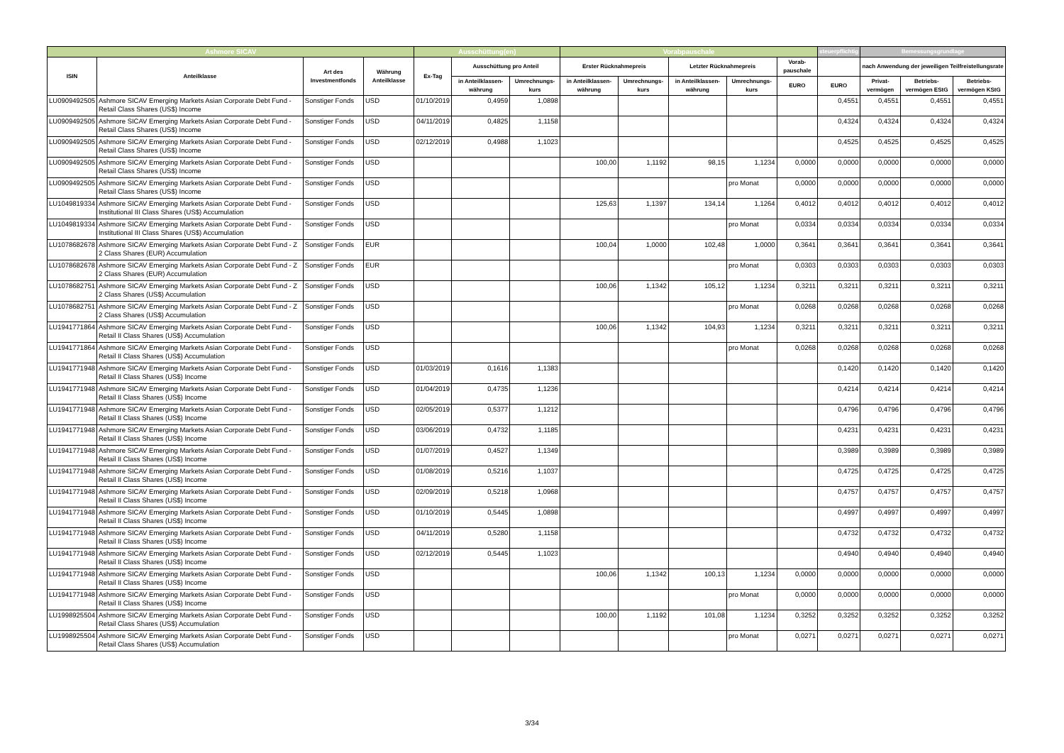| Ashmore SICAV | | | | Ausschüttung(en) | | | Vorabpauschale | | | | | steuerpflichtig | Bemessungsgrundlage | | |
| --- | --- | --- | --- | --- | --- | --- | --- | --- | --- | --- | --- | --- | --- | --- | --- |
| ISIN | Anteilklasse | Art des Investmentfonds | Währung Anteilklasse | Ex-Tag | Ausschüttung pro Anteil | | Erster Rücknahmepreis | | Letzter Rücknahmepreis | | Vorab-pauschale | | nach Anwendung der jeweiligen Teilfreistellungsrate | | |
| | | | | | in Anteilklassen-währung | Umrechnungs-kurs | in Anteilklassen-währung | Umrechnungs-kurs | in Anteilklassen-währung | Umrechnungs-kurs | EURO | EURO | Privat-vermögen | Betriebs-vermögen EStG | Betriebs-vermögen KStG |
| LU0909492505 | Ashmore SICAV Emerging Markets Asian Corporate Debt Fund - Retail Class Shares (US$) Income | Sonstiger Fonds | USD | 01/10/2019 | 0,4959 | 1,0898 | | | | | | 0,4551 | 0,4551 | 0,4551 | 0,4551 |
| LU0909492505 | Ashmore SICAV Emerging Markets Asian Corporate Debt Fund - Retail Class Shares (US$) Income | Sonstiger Fonds | USD | 04/11/2019 | 0,4825 | 1,1158 | | | | | | 0,4324 | 0,4324 | 0,4324 | 0,4324 |
| LU0909492505 | Ashmore SICAV Emerging Markets Asian Corporate Debt Fund - Retail Class Shares (US$) Income | Sonstiger Fonds | USD | 02/12/2019 | 0,4988 | 1,1023 | | | | | | 0,4525 | 0,4525 | 0,4525 | 0,4525 |
| LU0909492505 | Ashmore SICAV Emerging Markets Asian Corporate Debt Fund - Retail Class Shares (US$) Income | Sonstiger Fonds | USD | | | | 100,00 | 1,1192 | 98,15 | 1,1234 | 0,0000 | 0,0000 | 0,0000 | 0,0000 | 0,0000 |
| LU0909492505 | Ashmore SICAV Emerging Markets Asian Corporate Debt Fund - Retail Class Shares (US$) Income | Sonstiger Fonds | USD | | | | | | | pro Monat | 0,0000 | 0,0000 | 0,0000 | 0,0000 | 0,0000 |
| LU1049819334 | Ashmore SICAV Emerging Markets Asian Corporate Debt Fund - Institutional III Class Shares (US$) Accumulation | Sonstiger Fonds | USD | | | | 125,63 | 1,1397 | 134,14 | 1,1264 | 0,4012 | 0,4012 | 0,4012 | 0,4012 | 0,4012 |
| LU1049819334 | Ashmore SICAV Emerging Markets Asian Corporate Debt Fund - Institutional III Class Shares (US$) Accumulation | Sonstiger Fonds | USD | | | | | | | pro Monat | 0,0334 | 0,0334 | 0,0334 | 0,0334 | 0,0334 |
| LU1078682678 | Ashmore SICAV Emerging Markets Asian Corporate Debt Fund - Z 2 Class Shares (EUR) Accumulation | Sonstiger Fonds | EUR | | | | 100,04 | 1,0000 | 102,48 | 1,0000 | 0,3641 | 0,3641 | 0,3641 | 0,3641 | 0,3641 |
| LU1078682678 | Ashmore SICAV Emerging Markets Asian Corporate Debt Fund - Z 2 Class Shares (EUR) Accumulation | Sonstiger Fonds | EUR | | | | | | | pro Monat | 0,0303 | 0,0303 | 0,0303 | 0,0303 | 0,0303 |
| LU1078682751 | Ashmore SICAV Emerging Markets Asian Corporate Debt Fund - Z 2 Class Shares (US$) Accumulation | Sonstiger Fonds | USD | | | | 100,06 | 1,1342 | 105,12 | 1,1234 | 0,3211 | 0,3211 | 0,3211 | 0,3211 | 0,3211 |
| LU1078682751 | Ashmore SICAV Emerging Markets Asian Corporate Debt Fund - Z 2 Class Shares (US$) Accumulation | Sonstiger Fonds | USD | | | | | | | pro Monat | 0,0268 | 0,0268 | 0,0268 | 0,0268 | 0,0268 |
| LU1941771864 | Ashmore SICAV Emerging Markets Asian Corporate Debt Fund - Retail II Class Shares (US$) Accumulation | Sonstiger Fonds | USD | | | | 100,06 | 1,1342 | 104,93 | 1,1234 | 0,3211 | 0,3211 | 0,3211 | 0,3211 | 0,3211 |
| LU1941771864 | Ashmore SICAV Emerging Markets Asian Corporate Debt Fund - Retail II Class Shares (US$) Accumulation | Sonstiger Fonds | USD | | | | | | | pro Monat | 0,0268 | 0,0268 | 0,0268 | 0,0268 | 0,0268 |
| LU1941771948 | Ashmore SICAV Emerging Markets Asian Corporate Debt Fund - Retail II Class Shares (US$) Income | Sonstiger Fonds | USD | 01/03/2019 | 0,1616 | 1,1383 | | | | | | 0,1420 | 0,1420 | 0,1420 | 0,1420 |
| LU1941771948 | Ashmore SICAV Emerging Markets Asian Corporate Debt Fund - Retail II Class Shares (US$) Income | Sonstiger Fonds | USD | 01/04/2019 | 0,4735 | 1,1236 | | | | | | 0,4214 | 0,4214 | 0,4214 | 0,4214 |
| LU1941771948 | Ashmore SICAV Emerging Markets Asian Corporate Debt Fund - Retail II Class Shares (US$) Income | Sonstiger Fonds | USD | 02/05/2019 | 0,5377 | 1,1212 | | | | | | 0,4796 | 0,4796 | 0,4796 | 0,4796 |
| LU1941771948 | Ashmore SICAV Emerging Markets Asian Corporate Debt Fund - Retail II Class Shares (US$) Income | Sonstiger Fonds | USD | 03/06/2019 | 0,4732 | 1,1185 | | | | | | 0,4231 | 0,4231 | 0,4231 | 0,4231 |
| LU1941771948 | Ashmore SICAV Emerging Markets Asian Corporate Debt Fund - Retail II Class Shares (US$) Income | Sonstiger Fonds | USD | 01/07/2019 | 0,4527 | 1,1349 | | | | | | 0,3989 | 0,3989 | 0,3989 | 0,3989 |
| LU1941771948 | Ashmore SICAV Emerging Markets Asian Corporate Debt Fund - Retail II Class Shares (US$) Income | Sonstiger Fonds | USD | 01/08/2019 | 0,5216 | 1,1037 | | | | | | 0,4725 | 0,4725 | 0,4725 | 0,4725 |
| LU1941771948 | Ashmore SICAV Emerging Markets Asian Corporate Debt Fund - Retail II Class Shares (US$) Income | Sonstiger Fonds | USD | 02/09/2019 | 0,5218 | 1,0968 | | | | | | 0,4757 | 0,4757 | 0,4757 | 0,4757 |
| LU1941771948 | Ashmore SICAV Emerging Markets Asian Corporate Debt Fund - Retail II Class Shares (US$) Income | Sonstiger Fonds | USD | 01/10/2019 | 0,5445 | 1,0898 | | | | | | 0,4997 | 0,4997 | 0,4997 | 0,4997 |
| LU1941771948 | Ashmore SICAV Emerging Markets Asian Corporate Debt Fund - Retail II Class Shares (US$) Income | Sonstiger Fonds | USD | 04/11/2019 | 0,5280 | 1,1158 | | | | | | 0,4732 | 0,4732 | 0,4732 | 0,4732 |
| LU1941771948 | Ashmore SICAV Emerging Markets Asian Corporate Debt Fund - Retail II Class Shares (US$) Income | Sonstiger Fonds | USD | 02/12/2019 | 0,5445 | 1,1023 | | | | | | 0,4940 | 0,4940 | 0,4940 | 0,4940 |
| LU1941771948 | Ashmore SICAV Emerging Markets Asian Corporate Debt Fund - Retail II Class Shares (US$) Income | Sonstiger Fonds | USD | | | | 100,06 | 1,1342 | 100,13 | 1,1234 | 0,0000 | 0,0000 | 0,0000 | 0,0000 | 0,0000 |
| LU1941771948 | Ashmore SICAV Emerging Markets Asian Corporate Debt Fund - Retail II Class Shares (US$) Income | Sonstiger Fonds | USD | | | | | | | pro Monat | 0,0000 | 0,0000 | 0,0000 | 0,0000 | 0,0000 |
| LU1998925504 | Ashmore SICAV Emerging Markets Asian Corporate Debt Fund - Retail Class Shares (US$) Accumulation | Sonstiger Fonds | USD | | | | 100,00 | 1,1192 | 101,08 | 1,1234 | 0,3252 | 0,3252 | 0,3252 | 0,3252 | 0,3252 |
| LU1998925504 | Ashmore SICAV Emerging Markets Asian Corporate Debt Fund - Retail Class Shares (US$) Accumulation | Sonstiger Fonds | USD | | | | | | | pro Monat | 0,0271 | 0,0271 | 0,0271 | 0,0271 | 0,0271 |
3/34